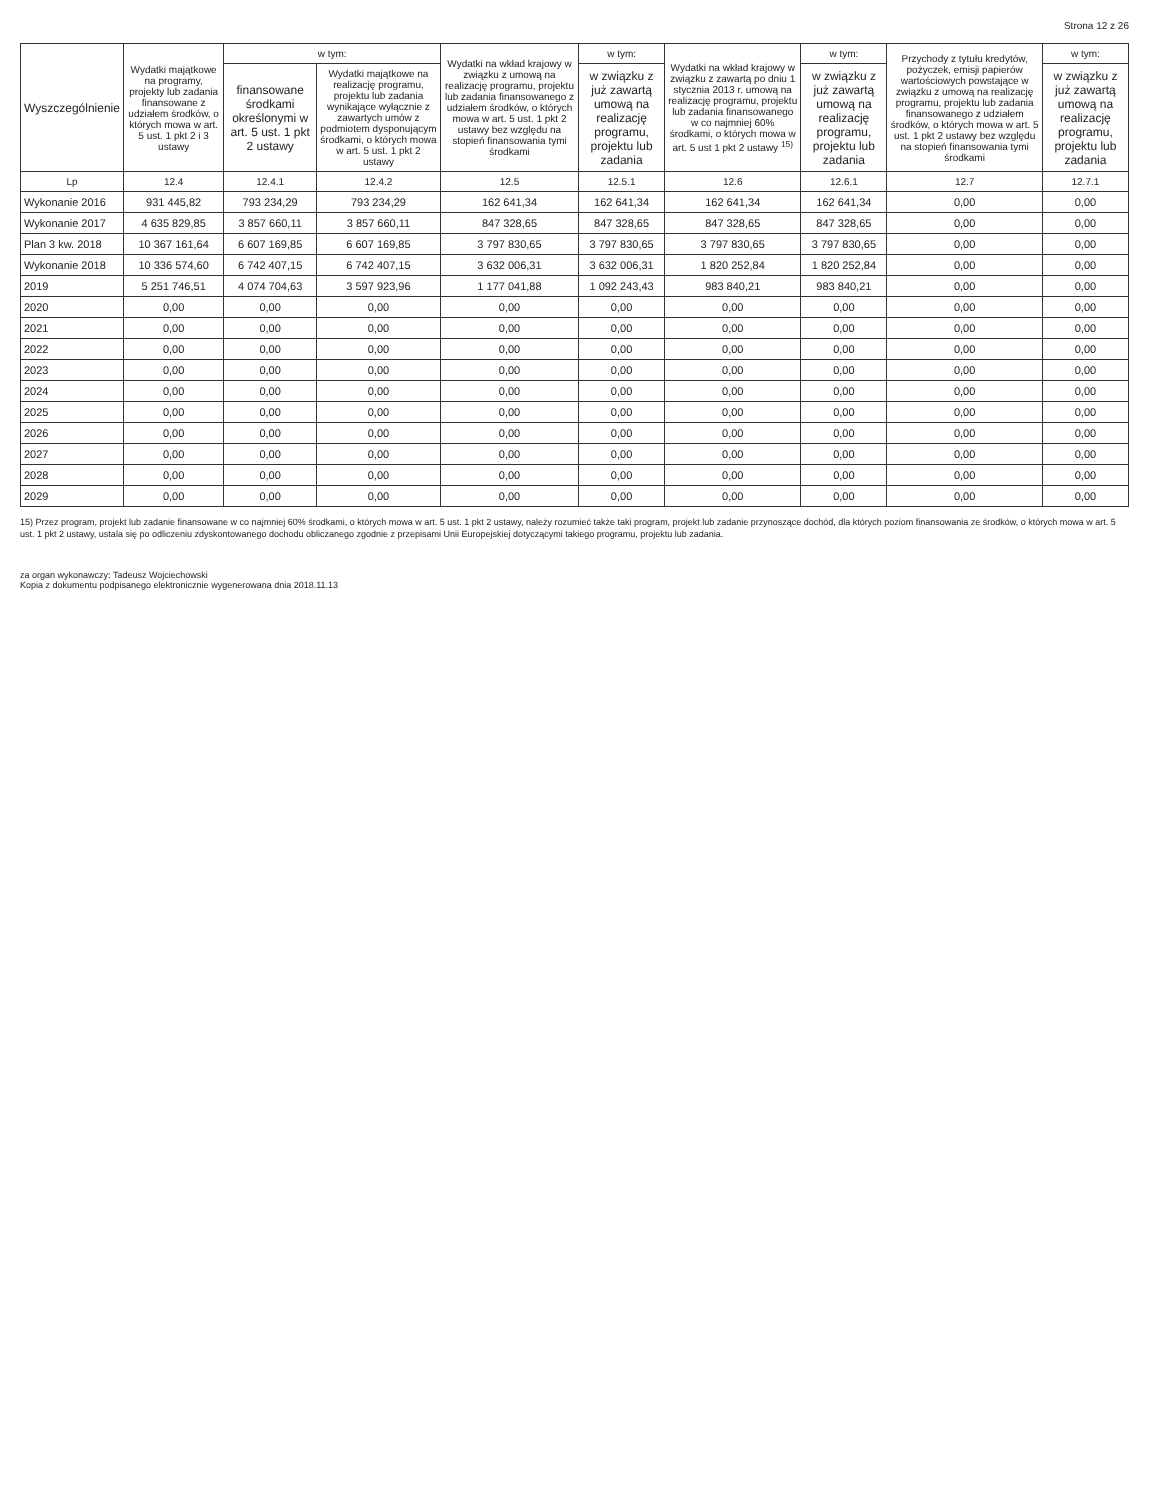Strona 12 z 26
| Wyszczególnienie | Wydatki majątkowe na programy, projekty lub zadania finansowane z udziałem środków, o których mowa w art. 5 ust. 1 pkt 2 i 3 ustawy | w tym: | | Wydatki na wkład krajowy w związku z umową na realizację programu, projektu lub zadania finansowanego z udziałem środków, o których mowa w art. 5 ust. 1 pkt 2 ustawy bez względu na stopień finansowania tymi środkami | w tym: | Wydatki na wkład krajowy w związku z zawartą po dniu 1 stycznia 2013 r. umową na realizację programu, projektu lub zadania finansowanego w co najmniej 60% środkami, o których mowa w art. 5 ust 1 pkt 2 ustawy <sup>15)</sup> | w tym: | Przychody z tytułu kredytów, pożyczek, emisji papierów wartościowych powstające w związku z umową na realizację programu, projektu lub zadania finansowanego z udziałem środków, o których mowa w art. 5 ust. 1 pkt 2 ustawy bez względu na stopień finansowania tymi środkami | w tym: |
| --- | --- | --- | --- | --- | --- | --- | --- | --- | --- |
| | | finansowane środkami określonymi w art. 5 ust. 1 pkt 2 ustawy | Wydatki majątkowe na realizację programu, projektu lub zadania wynikające wyłącznie z zawartych umów z podmiotem dysponującym środkami, o których mowa w art. 5 ust. 1 pkt 2 ustawy | | w związku z już zawartą umową na realizację programu, projektu lub zadania | | w związku z już zawartą umową na realizację programu, projektu lub zadania | | w związku z już zawartą umową na realizację programu, projektu lub zadania |
| Lp | 12.4 | 12.4.1 | 12.4.2 | 12.5 | 12.5.1 | 12.6 | 12.6.1 | 12.7 | 12.7.1 |
| Wykonanie 2016 | 931 445,82 | 793 234,29 | 793 234,29 | 162 641,34 | 162 641,34 | 162 641,34 | 162 641,34 | 0,00 | 0,00 |
| Wykonanie 2017 | 4 635 829,85 | 3 857 660,11 | 3 857 660,11 | 847 328,65 | 847 328,65 | 847 328,65 | 847 328,65 | 0,00 | 0,00 |
| Plan 3 kw. 2018 | 10 367 161,64 | 6 607 169,85 | 6 607 169,85 | 3 797 830,65 | 3 797 830,65 | 3 797 830,65 | 3 797 830,65 | 0,00 | 0,00 |
| Wykonanie 2018 | 10 336 574,60 | 6 742 407,15 | 6 742 407,15 | 3 632 006,31 | 3 632 006,31 | 1 820 252,84 | 1 820 252,84 | 0,00 | 0,00 |
| 2019 | 5 251 746,51 | 4 074 704,63 | 3 597 923,96 | 1 177 041,88 | 1 092 243,43 | 983 840,21 | 983 840,21 | 0,00 | 0,00 |
| 2020 | 0,00 | 0,00 | 0,00 | 0,00 | 0,00 | 0,00 | 0,00 | 0,00 | 0,00 |
| 2021 | 0,00 | 0,00 | 0,00 | 0,00 | 0,00 | 0,00 | 0,00 | 0,00 | 0,00 |
| 2022 | 0,00 | 0,00 | 0,00 | 0,00 | 0,00 | 0,00 | 0,00 | 0,00 | 0,00 |
| 2023 | 0,00 | 0,00 | 0,00 | 0,00 | 0,00 | 0,00 | 0,00 | 0,00 | 0,00 |
| 2024 | 0,00 | 0,00 | 0,00 | 0,00 | 0,00 | 0,00 | 0,00 | 0,00 | 0,00 |
| 2025 | 0,00 | 0,00 | 0,00 | 0,00 | 0,00 | 0,00 | 0,00 | 0,00 | 0,00 |
| 2026 | 0,00 | 0,00 | 0,00 | 0,00 | 0,00 | 0,00 | 0,00 | 0,00 | 0,00 |
| 2027 | 0,00 | 0,00 | 0,00 | 0,00 | 0,00 | 0,00 | 0,00 | 0,00 | 0,00 |
| 2028 | 0,00 | 0,00 | 0,00 | 0,00 | 0,00 | 0,00 | 0,00 | 0,00 | 0,00 |
| 2029 | 0,00 | 0,00 | 0,00 | 0,00 | 0,00 | 0,00 | 0,00 | 0,00 | 0,00 |
15) Przez program, projekt lub zadanie finansowane w co najmniej 60% środkami, o których mowa w art. 5 ust. 1 pkt 2 ustawy, należy rozumieć także taki program, projekt lub zadanie przynoszące dochód, dla których poziom finansowania ze środków, o których mowa w art. 5 ust. 1 pkt 2 ustawy, ustala się po odliczeniu zdyskontowanego dochodu obliczanego zgodnie z przepisami Unii Europejskiej dotyczącymi takiego programu, projektu lub zadania.
za organ wykonawczy: Tadeusz Wojciechowski
Kopia z dokumentu podpisanego elektronicznie wygenerowana dnia 2018.11.13